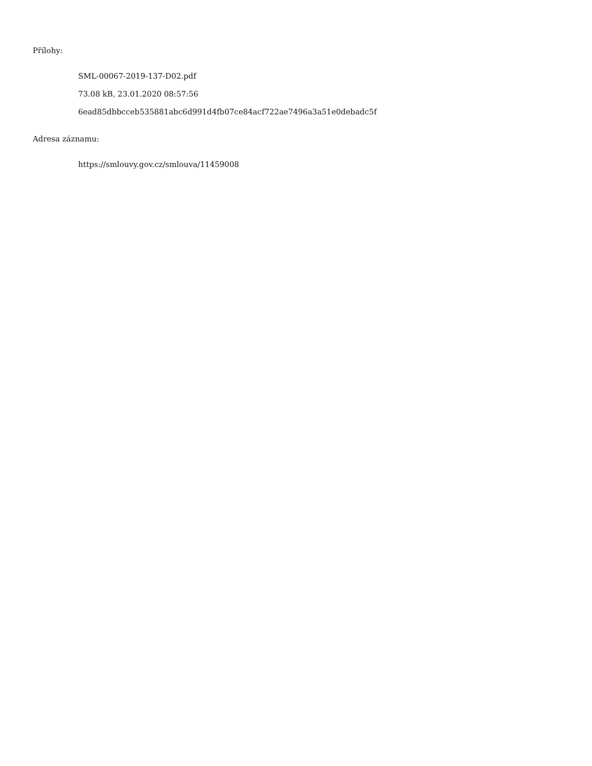Přílohy:
SML-00067-2019-137-D02.pdf
73.08 kB, 23.01.2020 08:57:56
6ead85dbbcceb535881abc6d991d4fb07ce84acf722ae7496a3a51e0debadc5f
Adresa záznamu:
https://smlouvy.gov.cz/smlouva/11459008